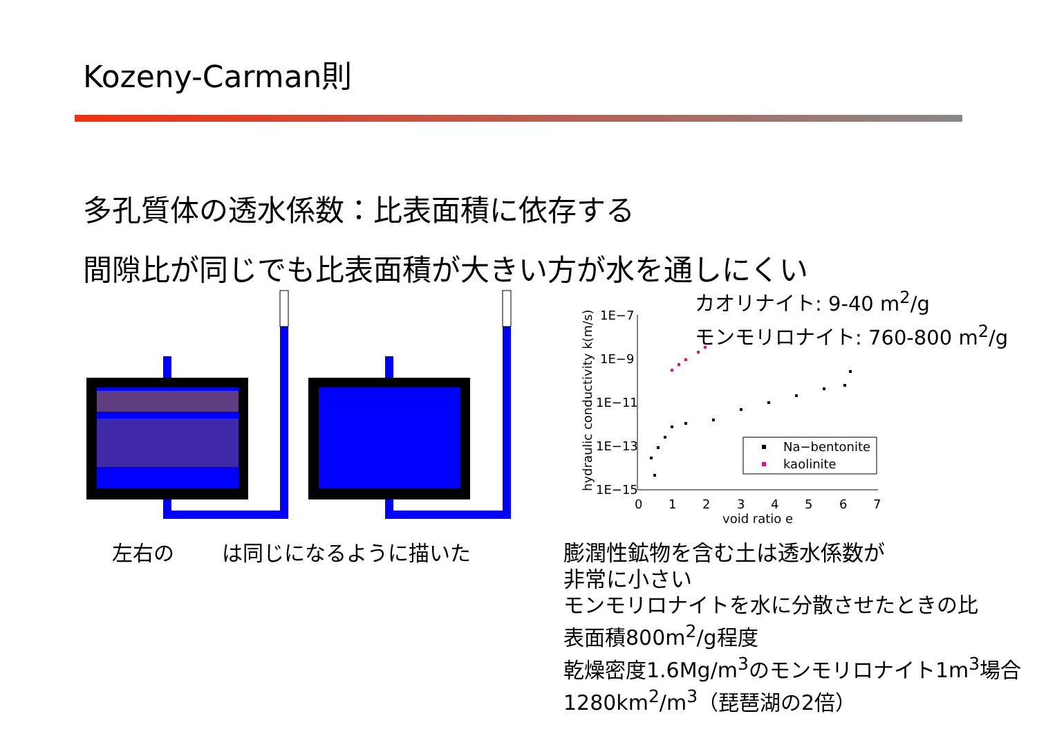Kozeny-Carman則
多孔質体の透水係数：比表面積に依存する
間隙比が同じでも比表面積が大きい方が水を通しにくい
左右の は同じになるように描いた
hydraulic conductivity k(m/s)
1E−7
1E−9
1E−11
1E−13
1E−15
0
1
2
3
4
5
6
7
void ratio e
Na−bentonite
kaolinite
カオリナイト: 9-40 m<sup>2</sup>/g
モンモリロナイト: 760-800 m<sup>2</sup>/g
膨潤性鉱物を含む土は透水係数が
非常に小さい
モンモリロナイトを水に分散させたときの比
表面積800m<sup>2</sup>/g程度
乾燥密度1.6Mg/m<sup>3</sup>のモンモリロナイト1m<sup>3</sup>場合
1280km<sup>2</sup>/m<sup>3</sup>（琵琶湖の2倍）